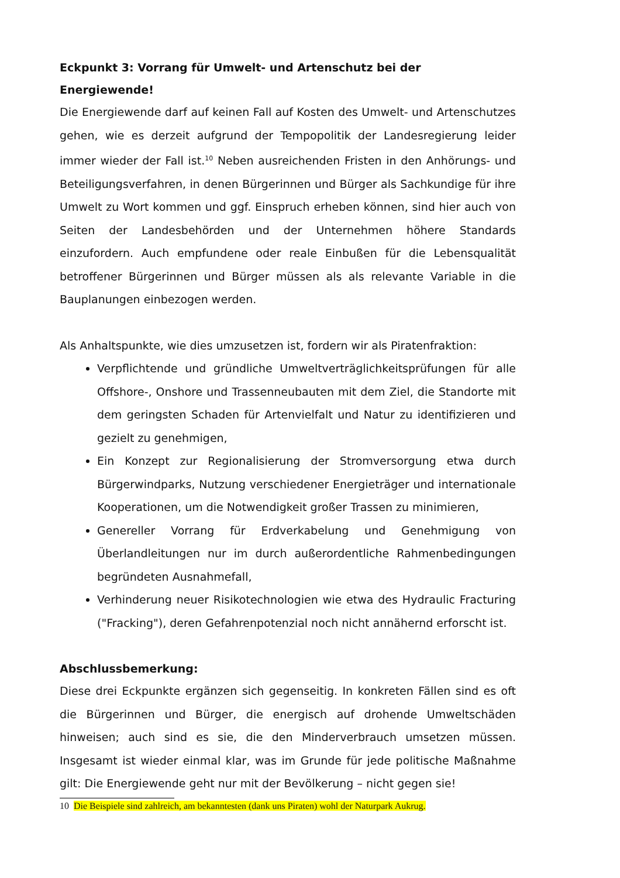Eckpunkt 3: Vorrang für Umwelt- und Artenschutz bei der Energiewende!
Die Energiewende darf auf keinen Fall auf Kosten des Umwelt- und Artenschutzes gehen, wie es derzeit aufgrund der Tempopolitik der Landesregierung leider immer wieder der Fall ist.<sup>10</sup> Neben ausreichenden Fristen in den Anhörungs- und Beteiligungsverfahren, in denen Bürgerinnen und Bürger als Sachkundige für ihre Umwelt zu Wort kommen und ggf. Einspruch erheben können, sind hier auch von Seiten der Landesbehörden und der Unternehmen höhere Standards einzufordern. Auch empfundene oder reale Einbußen für die Lebensqualität betroffener Bürgerinnen und Bürger müssen als als relevante Variable in die Bauplanungen einbezogen werden.
Als Anhaltspunkte, wie dies umzusetzen ist, fordern wir als Piratenfraktion:
Verpflichtende und gründliche Umweltverträglichkeitsprüfungen für alle Offshore-, Onshore und Trassenneubauten mit dem Ziel, die Standorte mit dem geringsten Schaden für Artenvielfalt und Natur zu identifizieren und gezielt zu genehmigen,
Ein Konzept zur Regionalisierung der Stromversorgung etwa durch Bürgerwindparks, Nutzung verschiedener Energieträger und internationale Kooperationen, um die Notwendigkeit großer Trassen zu minimieren,
Genereller Vorrang für Erdverkabelung und Genehmigung von Überlandleitungen nur im durch außerordentliche Rahmenbedingungen begründeten Ausnahmefall,
Verhinderung neuer Risikotechnologien wie etwa des Hydraulic Fracturing ("Fracking"), deren Gefahrenpotenzial noch nicht annähernd erforscht ist.
Abschlussbemerkung:
Diese drei Eckpunkte ergänzen sich gegenseitig. In konkreten Fällen sind es oft die Bürgerinnen und Bürger, die energisch auf drohende Umweltschäden hinweisen; auch sind es sie, die den Minderverbrauch umsetzen müssen. Insgesamt ist wieder einmal klar, was im Grunde für jede politische Maßnahme gilt: Die Energiewende geht nur mit der Bevölkerung – nicht gegen sie!
10 Die Beispiele sind zahlreich, am bekanntesten (dank uns Piraten) wohl der Naturpark Aukrug.